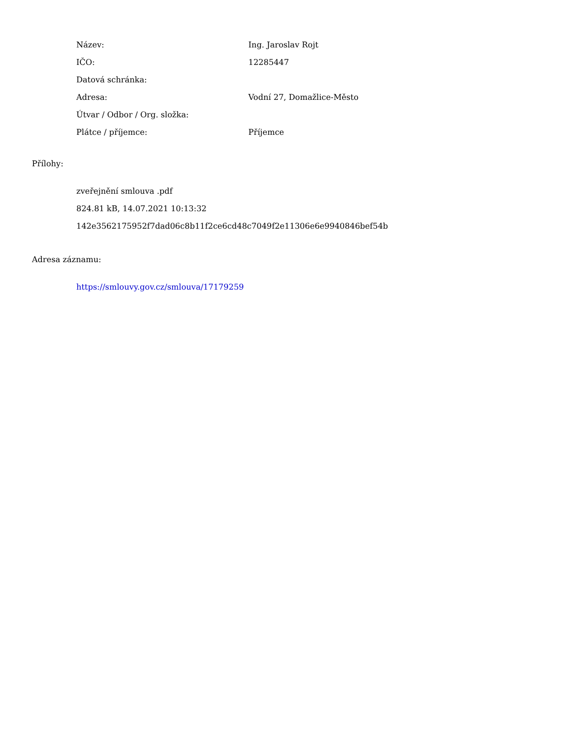| Název: | Ing. Jaroslav Rojt |
| IČO: | 12285447 |
| Datová schránka: | |
| Adresa: | Vodní 27, Domažlice-Město |
| Útvar / Odbor / Org. složka: | |
| Plátce / příjemce: | Příjemce |
Přílohy:
zveřejnění smlouva .pdf
824.81 kB, 14.07.2021 10:13:32
142e3562175952f7dad06c8b11f2ce6cd48c7049f2e11306e6e9940846bef54b
Adresa záznamu:
https://smlouvy.gov.cz/smlouva/17179259